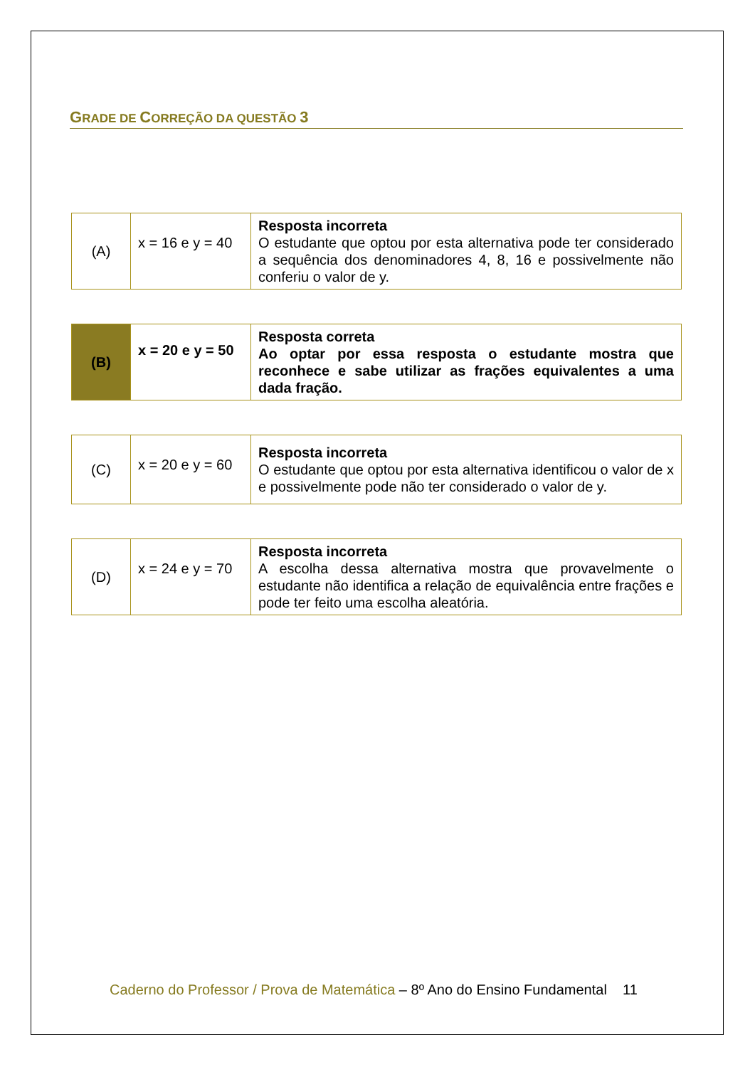GRADE DE CORREÇÃO DA QUESTÃO 3
| (A) | x = 16 e y = 40 | Resposta incorreta O estudante que optou por esta alternativa pode ter considerado a sequência dos denominadores 4, 8, 16 e possivelmente não conferiu o valor de y. |
| (B) | x = 20 e y = 50 | Resposta correta Ao optar por essa resposta o estudante mostra que reconhece e sabe utilizar as frações equivalentes a uma dada fração. |
| (C) | x = 20 e y = 60 | Resposta incorreta O estudante que optou por esta alternativa identificou o valor de x e possivelmente pode não ter considerado o valor de y. |
| (D) | x = 24 e y = 70 | Resposta incorreta A escolha dessa alternativa mostra que provavelmente o estudante não identifica a relação de equivalência entre frações e pode ter feito uma escolha aleatória. |
Caderno do Professor / Prova de Matemática – 8º Ano do Ensino Fundamental 11